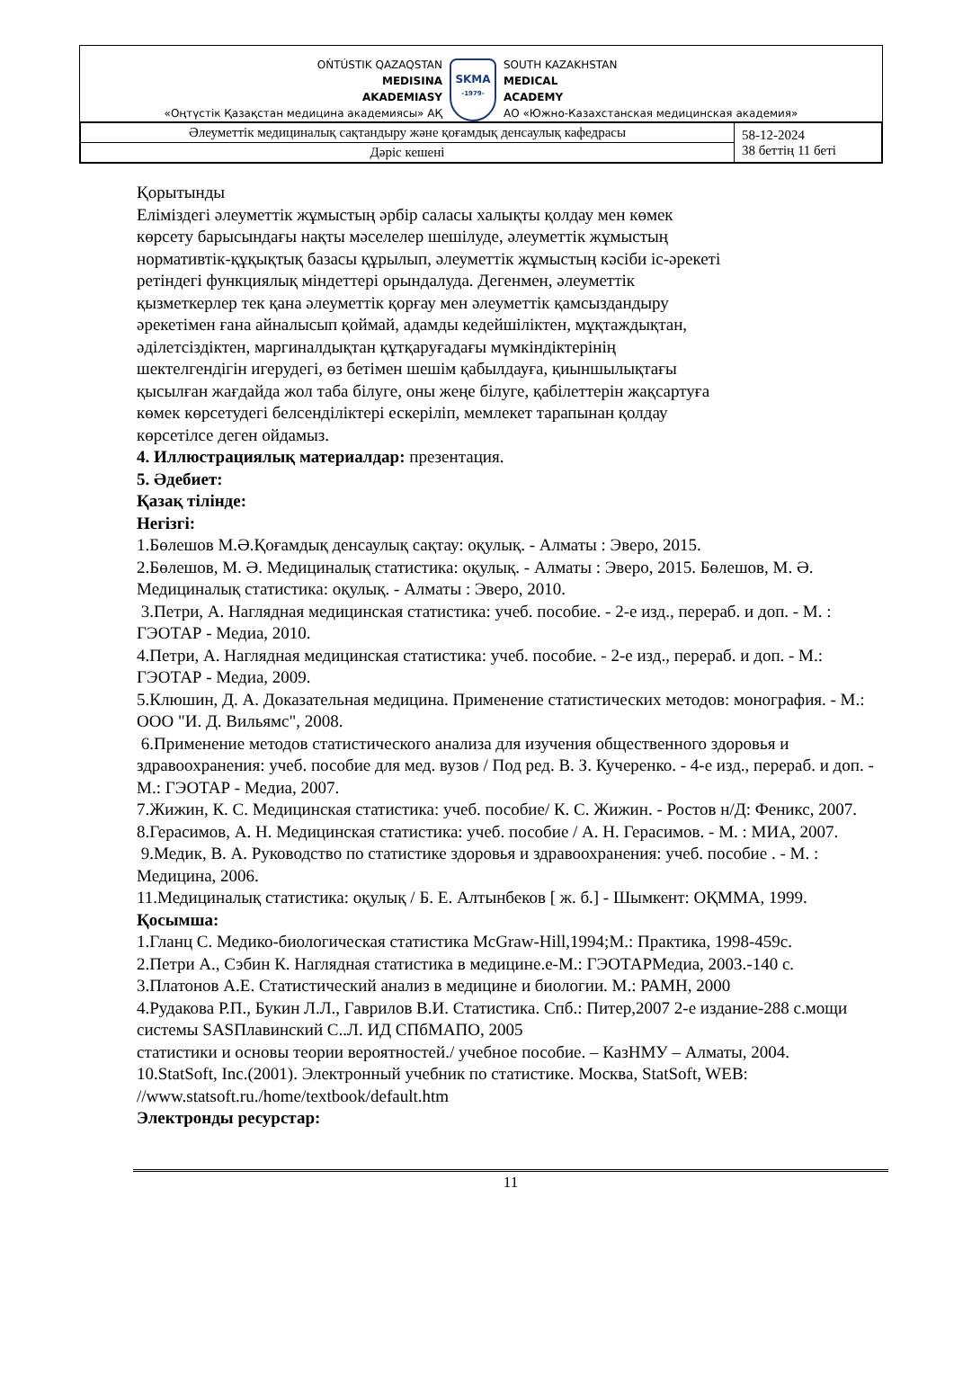OŃTÚSTIK QAZAQSTAN
MEDISINA
AKADEMIASY
«Оңтүстік Қазақстан медицина академиясы» АҚ
SKMA
-1979-
SOUTH KAZAKHSTAN
MEDICAL
ACADEMY
АО «Южно-Казахстанская медицинская академия»
| Әлеуметтік медициналық сақтандыру және қоғамдық денсаулық кафедрасы | 58-12-2024 38 беттің 11 беті |
| Дәріс кешені | |
Қорытынды
Еліміздегі әлеуметтік жұмыстың әрбір саласы халықты қолдау мен көмек көрсету барысындағы нақты мәселелер шешілуде, әлеуметтік жұмыстың нормативтік-құқықтық базасы құрылып, әлеуметтік жұмыстың кәсіби іс-әрекеті ретіндегі функциялық міндеттері орындалуда. Дегенмен, әлеуметтік қызметкерлер тек қана әлеуметтік қорғау мен әлеуметтік қамсыздандыру әрекетімен ғана айналысып қоймай, адамды кедейшіліктен, мұқтаждықтан, әділетсіздіктен, маргиналдықтан құтқаруғадағы мүмкіндіктерінің шектелгендігін игерудегі, өз бетімен шешім қабылдауға, қиыншылықтағы қысылған жағдайда жол таба білуге, оны жеңе білуге, қабілеттерін жақсартуға көмек көрсетудегі белсенділіктері ескеріліп, мемлекет тарапынан қолдау көрсетілсе деген ойдамыз.
4. Иллюстрациялық материалдар: презентация.
5. Әдебиет:
Қазақ тілінде:
Негізгі:
1.Бөлешов М.Ә.Қоғамдық денсаулық сақтау: оқулық. - Алматы : Эверо, 2015.
2.Бөлешов, М. Ә. Медициналық статистика: оқулық. - Алматы : Эверо, 2015. Бөлешов, М. Ә. Медициналық статистика: оқулық. - Алматы : Эверо, 2010.
3.Петри, А. Наглядная медицинская статистика: учеб. пособие. - 2-е изд., перераб. и доп. - М. : ГЭОТАР - Медиа, 2010.
4.Петри, А. Наглядная медицинская статистика: учеб. пособие. - 2-е изд., перераб. и доп. - М.: ГЭОТАР - Медиа, 2009.
5.Клюшин, Д. А. Доказательная медицина. Применение статистических методов: монография. - М.: ООО "И. Д. Вильямс", 2008.
6.Применение методов статистического анализа для изучения общественного здоровья и здравоохранения: учеб. пособие для мед. вузов / Под ред. В. З. Кучеренко. - 4-е изд., перераб. и доп. - М.: ГЭОТАР - Медиа, 2007.
7.Жижин, К. С. Медицинская статистика: учеб. пособие/ К. С. Жижин. - Ростов н/Д: Феникс, 2007.
8.Герасимов, А. Н. Медицинская статистика: учеб. пособие / А. Н. Герасимов. - М. : МИА, 2007.
9.Медик, В. А. Руководство по статистике здоровья и здравоохранения: учеб. пособие . - М. : Медицина, 2006.
11.Медициналық статистика: оқулық / Б. Е. Алтынбеков [ ж. б.] - Шымкент: ОҚММА, 1999.
Қосымша:
1.Гланц С. Медико-биологическая статистика McGraw-Hill,1994;М.: Практика, 1998-459с.
2.Петри А., Сэбин К. Наглядная статистика в медицине.е-М.: ГЭОТАРМедиа, 2003.-140 с.
3.Платонов А.Е. Статистический анализ в медицине и биологии. М.: РАМН, 2000
4.Рудакова Р.П., Букин Л.Л., Гаврилов В.И. Статистика. Спб.: Питер,2007 2-е издание-288 с.мощи системы SASПлавинский С..Л. ИД СПбМАПО, 2005
статистики и основы теории вероятностей./ учебное пособие. – КазНМУ – Алматы, 2004.
10.StatSoft, Inc.(2001). Электронный учебник по статистике. Москва, StatSoft, WEB: //www.statsoft.ru./home/textbook/default.htm
Электронды ресурстар:
11